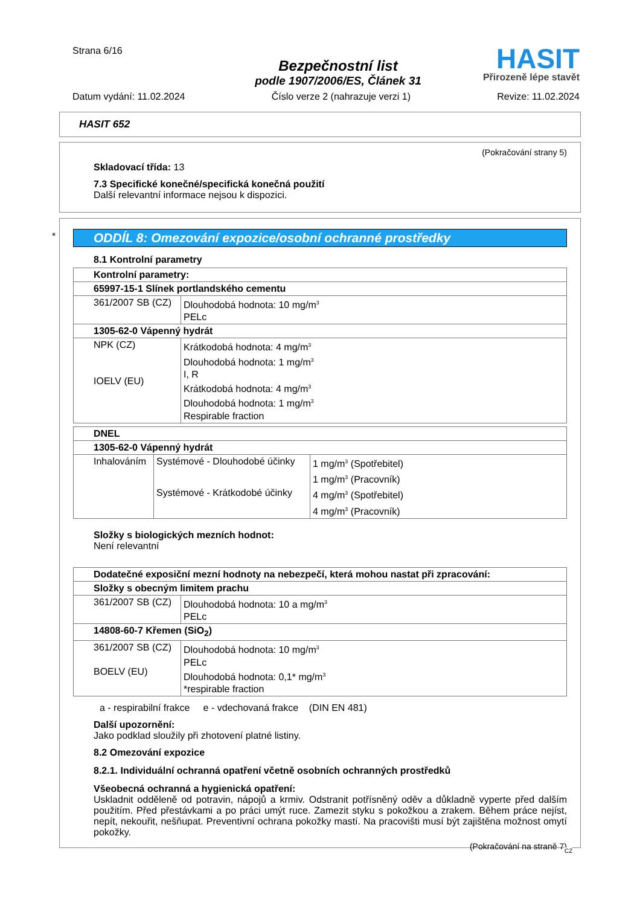Strana 6/16
Bezpečnostní list
podle 1907/2006/ES, Článek 31
HASIT
Přirozeně lépe stavět
Datum vydání: 11.02.2024 Číslo verze 2 (nahrazuje verzi 1) Revize: 11.02.2024
HASIT 652
(Pokračování strany 5)
Skladovací třída: 13
7.3 Specifické konečné/specifická konečná použití
Další relevantní informace nejsou k dispozici.
ODDÍL 8: Omezování expozice/osobní ochranné prostředky
8.1 Kontrolní parametry
| Kontrolní parametry: | |
| 65997-15-1 Slínek portlandského cementu | |
| 361/2007 SB (CZ) | Dlouhodobá hodnota: 10 mg/m<sup>3</sup> PELc |
| 1305-62-0 Vápenný hydrát | |
| NPK (CZ) IOELV (EU) | Krátkodobá hodnota: 4 mg/m<sup>3</sup> Dlouhodobá hodnota: 1 mg/m<sup>3</sup> I, R Krátkodobá hodnota: 4 mg/m<sup>3</sup> Dlouhodobá hodnota: 1 mg/m<sup>3</sup> Respirable fraction |
| DNEL | | |
| 1305-62-0 Vápenný hydrát | | |
| Inhalováním | Systémové - Dlouhodobé účinky | 1 mg/m<sup>3</sup> (Spotřebitel) |
| | | 1 mg/m<sup>3</sup> (Pracovník) |
| | Systémové - Krátkodobé účinky | 4 mg/m<sup>3</sup> (Spotřebitel) |
| | | 4 mg/m<sup>3</sup> (Pracovník) |
Složky s biologických mezních hodnot:
Není relevantní
| Dodatečné exposiční mezní hodnoty na nebezpečí, která mohou nastat při zpracování: | |
| Složky s obecným limitem prachu | |
| 361/2007 SB (CZ) | Dlouhodobá hodnota: 10 a mg/m<sup>3</sup> PELc |
| 14808-60-7 Křemen (SiO<sub>2</sub>) | |
| 361/2007 SB (CZ) BOELV (EU) | Dlouhodobá hodnota: 10 mg/m<sup>3</sup> PELc Dlouhodobá hodnota: 0,1* mg/m<sup>3</sup> *respirable fraction |
a - respirabilní frakce e - vdechovaná frakce (DIN EN 481)
Další upozornění:
Jako podklad sloužily při zhotovení platné listiny.
8.2 Omezování expozice
8.2.1. Individuální ochranná opatření včetně osobních ochranných prostředků
Všeobecná ochranná a hygienická opatření:
Uskladnit odděleně od potravin, nápojů a krmiv. Odstranit potřísněný oděv a důkladně vyperte před dalším použitím. Před přestávkami a po práci umýt ruce. Zamezit styku s pokožkou a zrakem. Během práce nejíst, nepít, nekouřit, nešňupat. Preventivní ochrana pokožky mastí. Na pracovišti musí být zajištěna možnost omytí pokožky.
(Pokračování na straně 7)
CZ
*